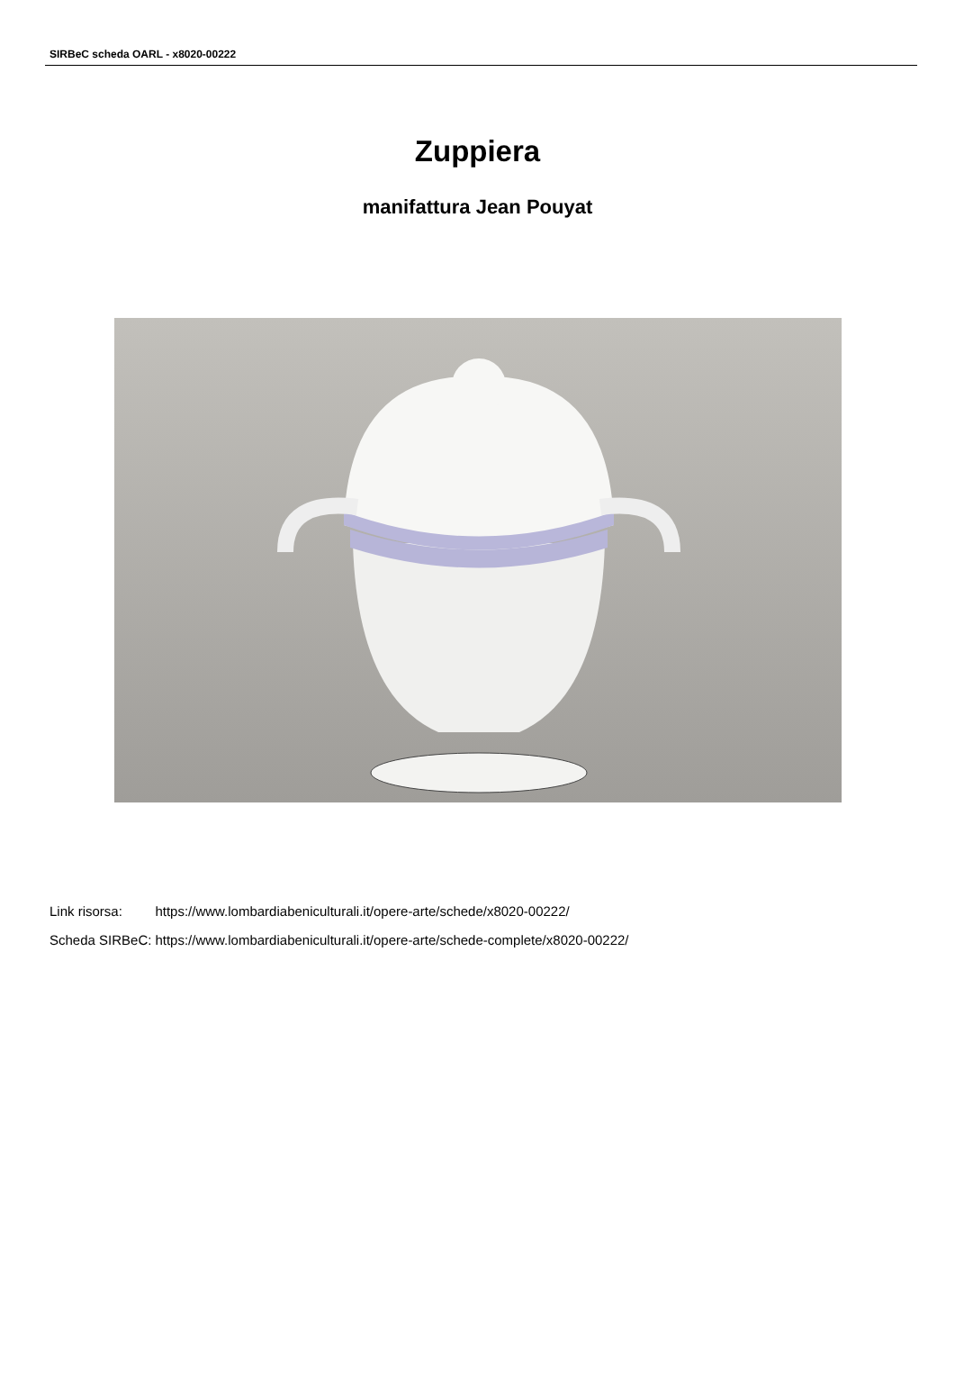SIRBeC scheda OARL - x8020-00222
Zuppiera
manifattura Jean Pouyat
| Link risorsa: | https://www.lombardiabeniculturali.it/opere-arte/schede/x8020-00222/ |
| Scheda SIRBeC: | https://www.lombardiabeniculturali.it/opere-arte/schede-complete/x8020-00222/ |